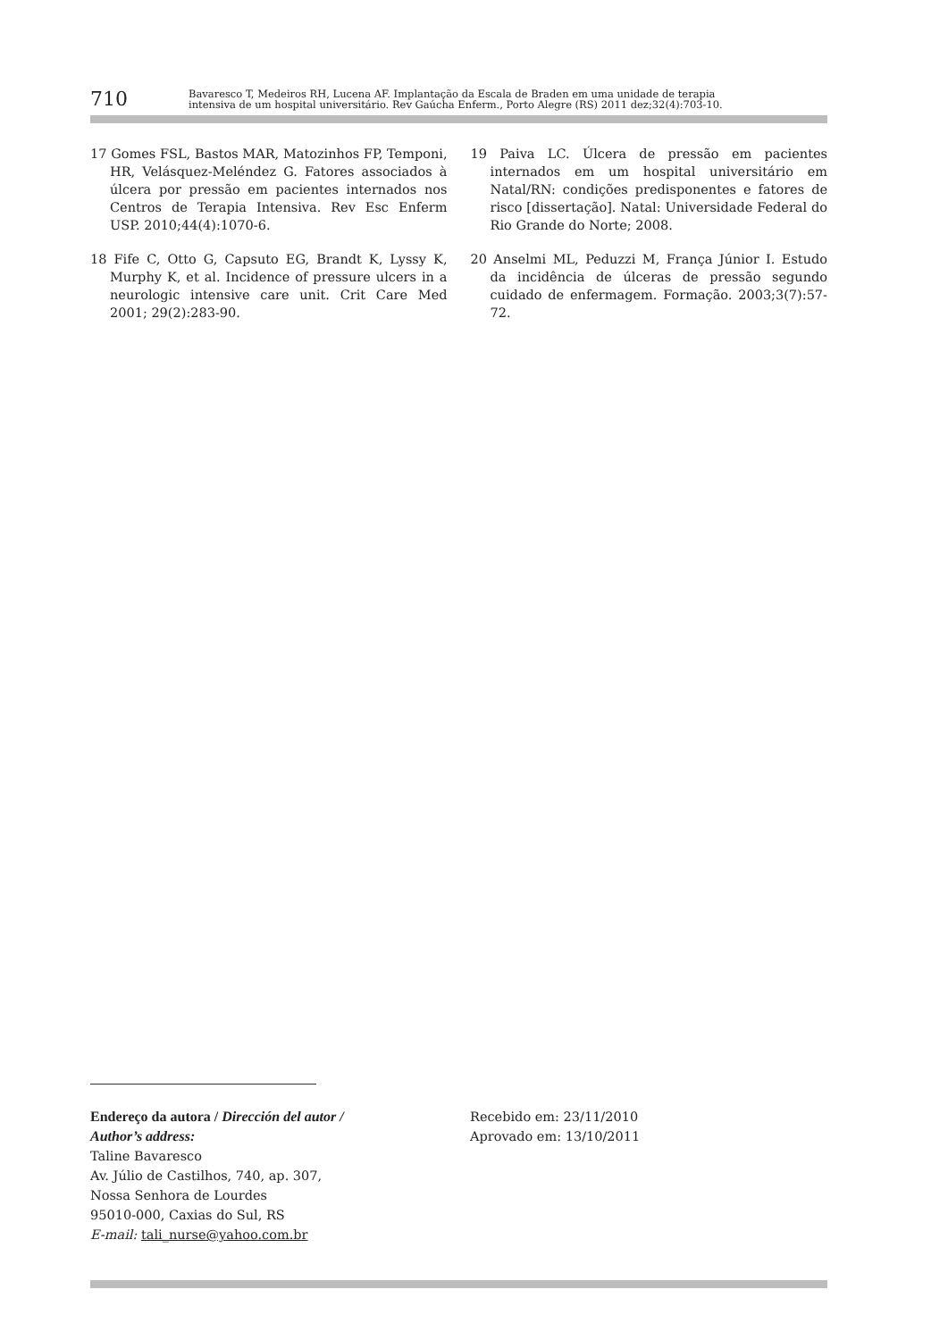710
Bavaresco T, Medeiros RH, Lucena AF. Implantação da Escala de Braden em uma unidade de terapia
intensiva de um hospital universitário. Rev Gaúcha Enferm., Porto Alegre (RS) 2011 dez;32(4):703-10.
17 Gomes FSL, Bastos MAR, Matozinhos FP, Temponi, HR, Velásquez-Meléndez G. Fatores associados à úlcera por pressão em pacientes internados nos Centros de Terapia Intensiva. Rev Esc Enferm USP. 2010;44(4):1070-6.
18 Fife C, Otto G, Capsuto EG, Brandt K, Lyssy K, Murphy K, et al. Incidence of pressure ulcers in a neurologic intensive care unit. Crit Care Med 2001; 29(2):283-90.
19 Paiva LC. Úlcera de pressão em pacientes internados em um hospital universitário em Natal/RN: condições predisponentes e fatores de risco [dissertação]. Natal: Universidade Federal do Rio Grande do Norte; 2008.
20 Anselmi ML, Peduzzi M, França Júnior I. Estudo da incidência de úlceras de pressão segundo cuidado de enfermagem. Formação. 2003;3(7):57-72.
Endereço da autora / Dirección del autor /
Author’s address:
Taline Bavaresco
Av. Júlio de Castilhos, 740, ap. 307,
Nossa Senhora de Lourdes
95010-000, Caxias do Sul, RS
E-mail: tali_nurse@yahoo.com.br
Recebido em: 23/11/2010
Aprovado em: 13/10/2011